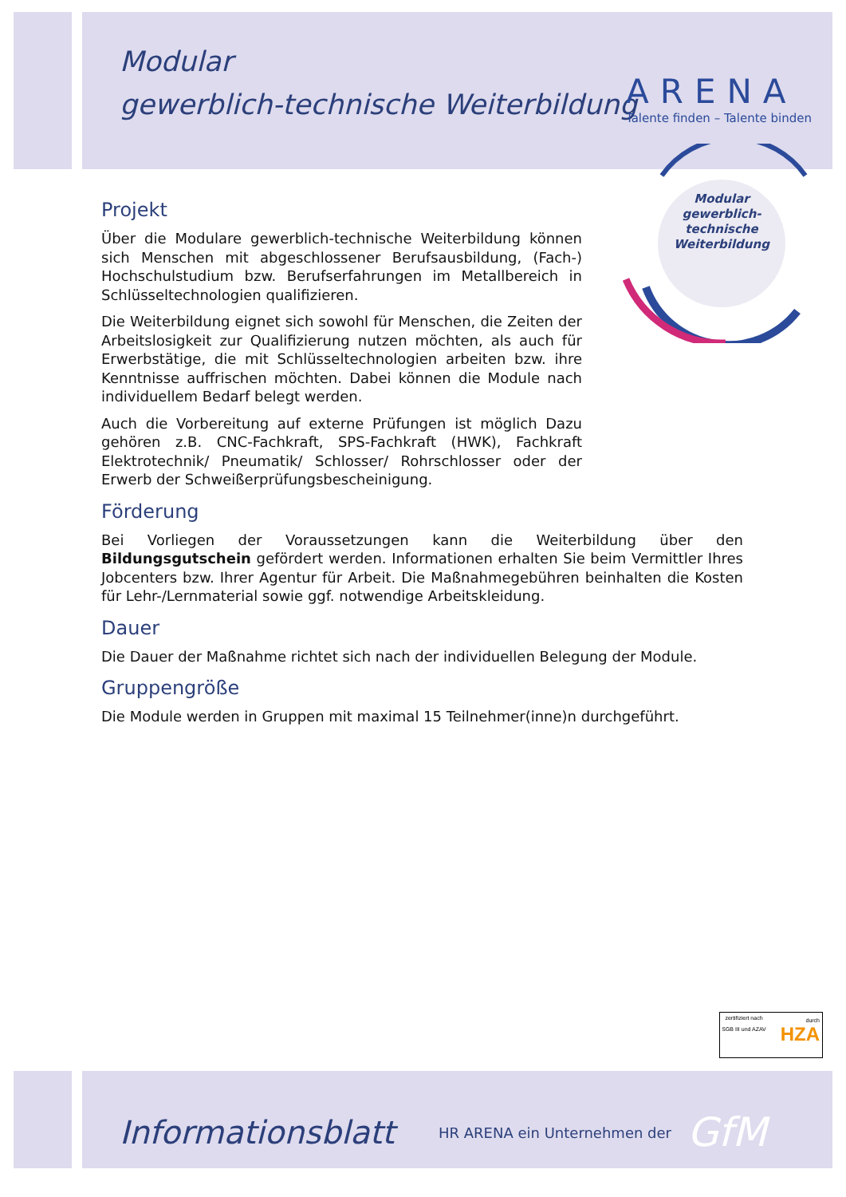Modular
gewerblich-technische Weiterbildung
ARENA
Talente finden – Talente binden
Modular gewerblich-technische Weiterbildung
Projekt
Über die Modulare gewerblich-technische Weiterbildung können sich Menschen mit abgeschlossener Berufsausbildung, (Fach-) Hochschulstudium bzw. Berufserfahrungen im Metallbereich in Schlüsseltechnologien qualifizieren.
Die Weiterbildung eignet sich sowohl für Menschen, die Zeiten der Arbeitslosigkeit zur Qualifizierung nutzen möchten, als auch für Erwerbstätige, die mit Schlüsseltechnologien arbeiten bzw. ihre Kenntnisse auffrischen möchten. Dabei können die Module nach individuellem Bedarf belegt werden.
Auch die Vorbereitung auf externe Prüfungen ist möglich Dazu gehören z.B. CNC-Fachkraft, SPS-Fachkraft (HWK), Fachkraft Elektrotechnik/ Pneumatik/ Schlosser/ Rohrschlosser oder der Erwerb der Schweißerprüfungsbescheinigung.
Förderung
Bei Vorliegen der Voraussetzungen kann die Weiterbildung über den Bildungsgutschein gefördert werden. Informationen erhalten Sie beim Vermittler Ihres Jobcenters bzw. Ihrer Agentur für Arbeit. Die Maßnahmegebühren beinhalten die Kosten für Lehr-/Lernmaterial sowie ggf. notwendige Arbeitskleidung.
Dauer
Die Dauer der Maßnahme richtet sich nach der individuellen Belegung der Module.
Gruppengröße
Die Module werden in Gruppen mit maximal 15 Teilnehmer(inne)n durchgeführt.
zertifiziert nach
SGB III und AZAV
durch
HZA
Informationsblatt
HR ARENA ein Unternehmen der
GfM